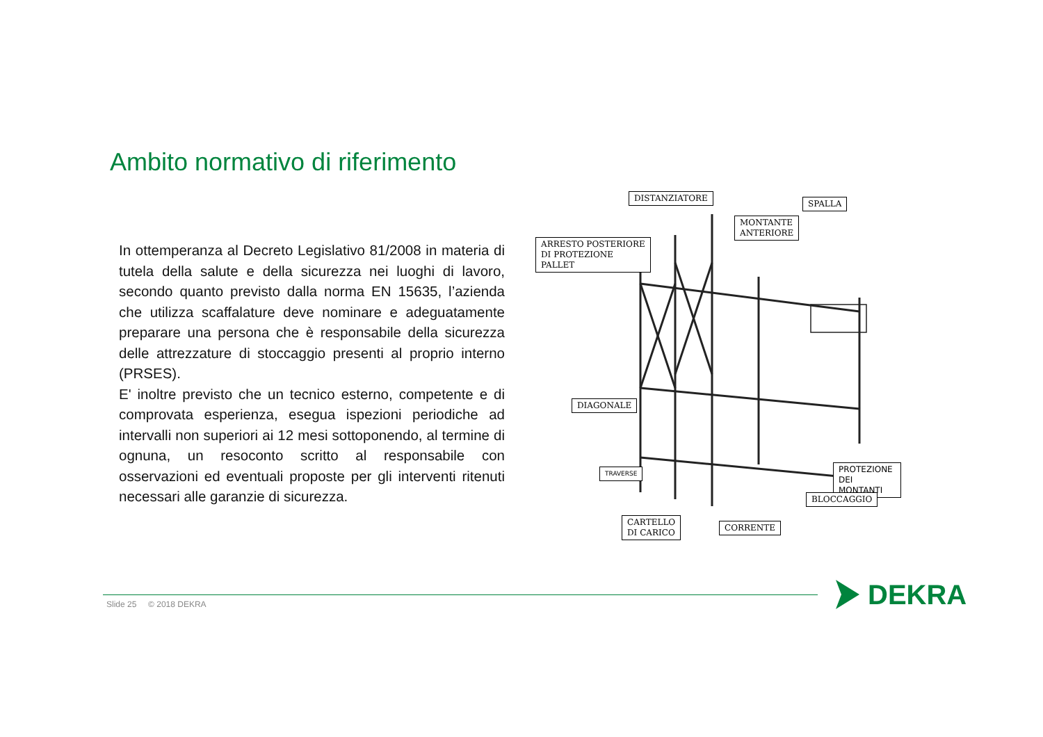Ambito normativo di riferimento
In ottemperanza al Decreto Legislativo 81/2008 in materia di tutela della salute e della sicurezza nei luoghi di lavoro, secondo quanto previsto dalla norma EN 15635, l’azienda che utilizza scaffalature deve nominare e adeguatamente preparare una persona che è responsabile della sicurezza delle attrezzature di stoccaggio presenti al proprio interno (PRSES).
E' inoltre previsto che un tecnico esterno, competente e di comprovata esperienza, esegua ispezioni periodiche ad intervalli non superiori ai 12 mesi sottoponendo, al termine di ognuna, un resoconto scritto al responsabile con osservazioni ed eventuali proposte per gli interventi ritenuti necessari alle garanzie di sicurezza.
DISTANZIATORE
SPALLA
MONTANTE
ANTERIORE
ARRESTO POSTERIORE
DI PROTEZIONE
PALLET
DIAGONALE
TRAVERSE
PROTEZIONE DEI
MONTANTI
BLOCCAGGIO
CARTELLO
DI CARICO
CORRENTE
Slide 25 © 2018 DEKRA DEKRA